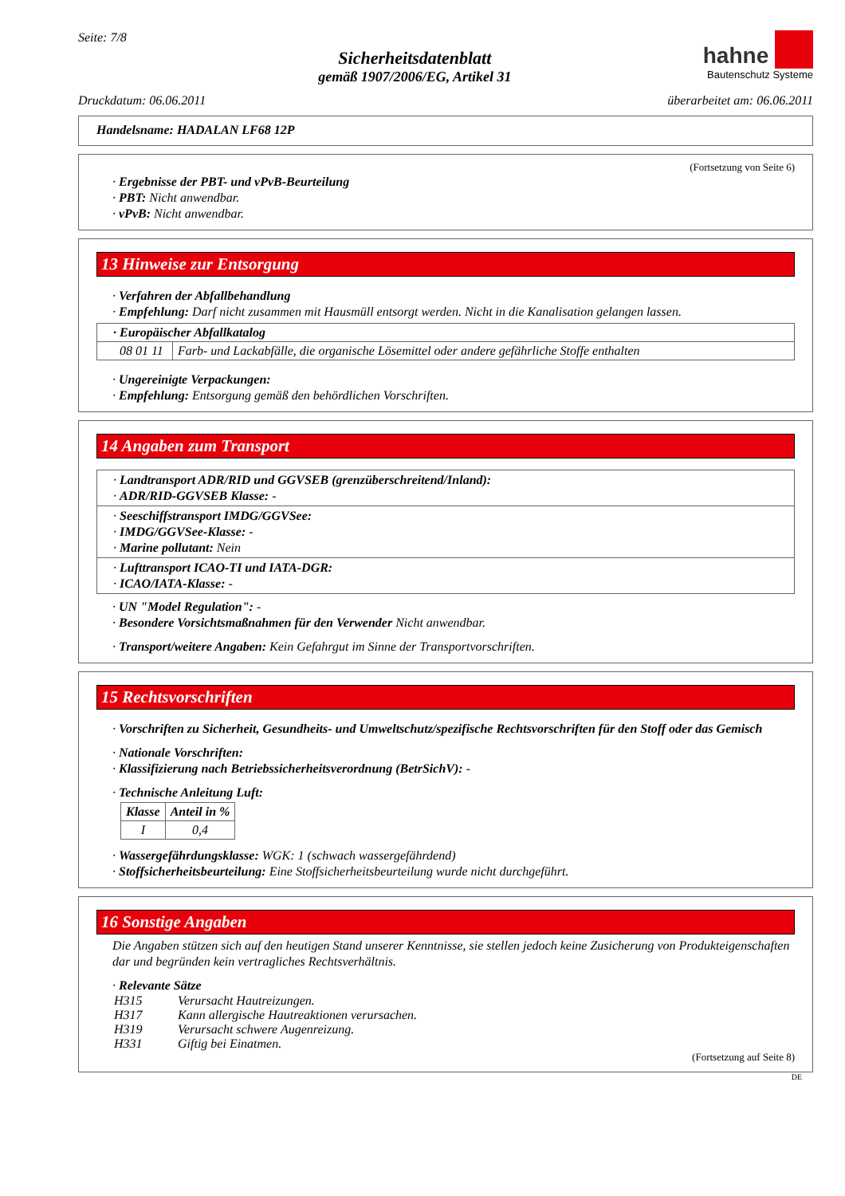Seite: 7/8
Sicherheitsdatenblatt
gemäß 1907/2006/EG, Artikel 31
hahne
Bautenschutz Systeme
Druckdatum: 06.06.2011 überarbeitet am: 06.06.2011
Handelsname: HADALAN LF68 12P
(Fortsetzung von Seite 6)
· Ergebnisse der PBT- und vPvB-Beurteilung
· PBT: Nicht anwendbar.
· vPvB: Nicht anwendbar.
13 Hinweise zur Entsorgung
· Verfahren der Abfallbehandlung
· Empfehlung: Darf nicht zusammen mit Hausmüll entsorgt werden. Nicht in die Kanalisation gelangen lassen.
| · Europäischer Abfallkatalog | |
| --- | --- |
| 08 01 11 | Farb- und Lackabfälle, die organische Lösemittel oder andere gefährliche Stoffe enthalten |
· Ungereinigte Verpackungen:
· Empfehlung: Entsorgung gemäß den behördlichen Vorschriften.
14 Angaben zum Transport
· Landtransport ADR/RID und GGVSEB (grenzüberschreitend/Inland):
· ADR/RID-GGVSEB Klasse: -
· Seeschiffstransport IMDG/GGVSee:
· IMDG/GGVSee-Klasse: -
· Marine pollutant: Nein
· Lufttransport ICAO-TI und IATA-DGR:
· ICAO/IATA-Klasse: -
· UN "Model Regulation": -
· Besondere Vorsichtsmaßnahmen für den Verwender Nicht anwendbar.
· Transport/weitere Angaben: Kein Gefahrgut im Sinne der Transportvorschriften.
15 Rechtsvorschriften
· Vorschriften zu Sicherheit, Gesundheits- und Umweltschutz/spezifische Rechtsvorschriften für den Stoff oder das Gemisch
· Nationale Vorschriften:
· Klassifizierung nach Betriebssicherheitsverordnung (BetrSichV): -
· Technische Anleitung Luft:
| Klasse | Anteil in % |
| --- | --- |
| I | 0,4 |
· Wassergefährdungsklasse: WGK: 1 (schwach wassergefährdend)
· Stoffsicherheitsbeurteilung: Eine Stoffsicherheitsbeurteilung wurde nicht durchgeführt.
16 Sonstige Angaben
Die Angaben stützen sich auf den heutigen Stand unserer Kenntnisse, sie stellen jedoch keine Zusicherung von Produkteigenschaften dar und begründen kein vertragliches Rechtsverhältnis.
· Relevante Sätze
| H315 | Verursacht Hautreizungen. |
| H317 | Kann allergische Hautreaktionen verursachen. |
| H319 | Verursacht schwere Augenreizung. |
| H331 | Giftig bei Einatmen. |
(Fortsetzung auf Seite 8)
DE